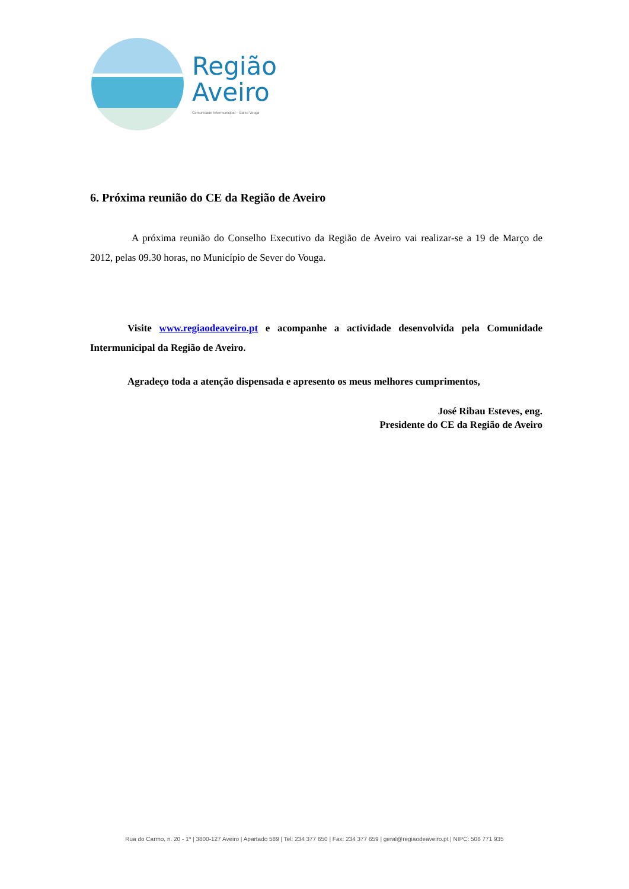Região
Aveiro
Comunidade Intermunicipal – Baixo Vouga
6. Próxima reunião do CE da Região de Aveiro
A próxima reunião do Conselho Executivo da Região de Aveiro vai realizar-se a 19 de Março de 2012, pelas 09.30 horas, no Município de Sever do Vouga.
Visite www.regiaodeaveiro.pt e acompanhe a actividade desenvolvida pela Comunidade Intermunicipal da Região de Aveiro.
Agradeço toda a atenção dispensada e apresento os meus melhores cumprimentos,
José Ribau Esteves, eng.
Presidente do CE da Região de Aveiro
Rua do Carmo, n. 20 - 1º | 3800-127 Aveiro | Apartado 589 | Tel: 234 377 650 | Fax: 234 377 659 | geral@regiaodeaveiro.pt | NIPC: 508 771 935